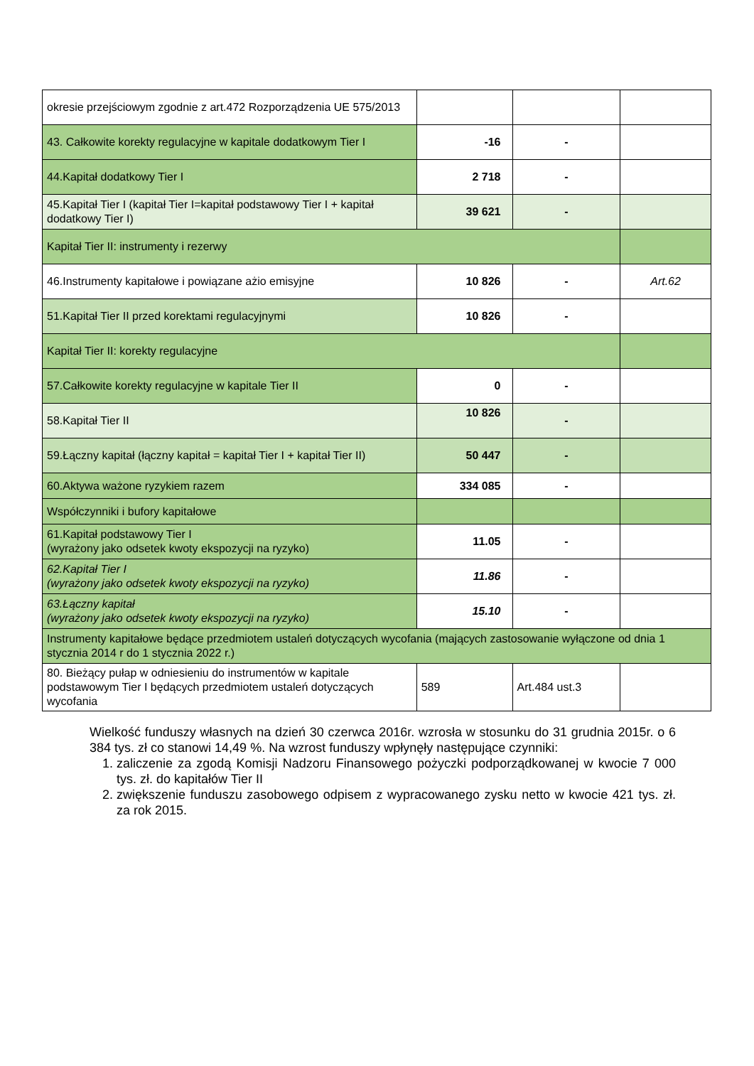| okresie przejściowym zgodnie z art.472 Rozporządzenia UE 575/2013 | | | |
| 43. Całkowite korekty regulacyjne w kapitale dodatkowym Tier I | -16 | - | |
| 44.Kapitał dodatkowy Tier I | 2 718 | - | |
| 45.Kapitał Tier I (kapitał Tier I=kapitał podstawowy Tier I + kapitał dodatkowy Tier I) | 39 621 | - | |
| Kapitał Tier II: instrumenty i rezerwy | | | |
| 46.Instrumenty kapitałowe i powiązane ażio emisyjne | 10 826 | - | Art.62 |
| 51.Kapitał Tier II przed korektami regulacyjnymi | 10 826 | - | |
| Kapitał Tier II: korekty regulacyjne | | | |
| 57.Całkowite korekty regulacyjne w kapitale Tier II | 0 | - | |
| 58.Kapitał Tier II | 10 826 | - | |
| 59.Łączny kapitał (łączny kapitał = kapitał Tier I + kapitał Tier II) | 50 447 | - | |
| 60.Aktywa ważone ryzykiem razem | 334 085 | - | |
| Współczynniki i bufory kapitałowe | | | |
| 61.Kapitał podstawowy Tier I (wyrażony jako odsetek kwoty ekspozycji na ryzyko) | 11.05 | - | |
| 62.Kapitał Tier I (wyrażony jako odsetek kwoty ekspozycji na ryzyko) | 11.86 | - | |
| 63.Łączny kapitał (wyrażony jako odsetek kwoty ekspozycji na ryzyko) | 15.10 | - | |
| Instrumenty kapitałowe będące przedmiotem ustaleń dotyczących wycofania (mających zastosowanie wyłączone od dnia 1 stycznia 2014 r do 1 stycznia 2022 r.) | | | |
| 80. Bieżący pułap w odniesieniu do instrumentów w kapitale podstawowym Tier I będących przedmiotem ustaleń dotyczących wycofania | 589 | Art.484 ust.3 | |
Wielkość funduszy własnych na dzień 30 czerwca 2016r. wzrosła w stosunku do 31 grudnia 2015r. o 6 384 tys. zł co stanowi 14,49 %. Na wzrost funduszy wpłynęły następujące czynniki:
1. zaliczenie za zgodą Komisji Nadzoru Finansowego pożyczki podporządkowanej w kwocie 7 000 tys. zł. do kapitałów Tier II
2. zwiększenie funduszu zasobowego odpisem z wypracowanego zysku netto w kwocie 421 tys. zł. za rok 2015.